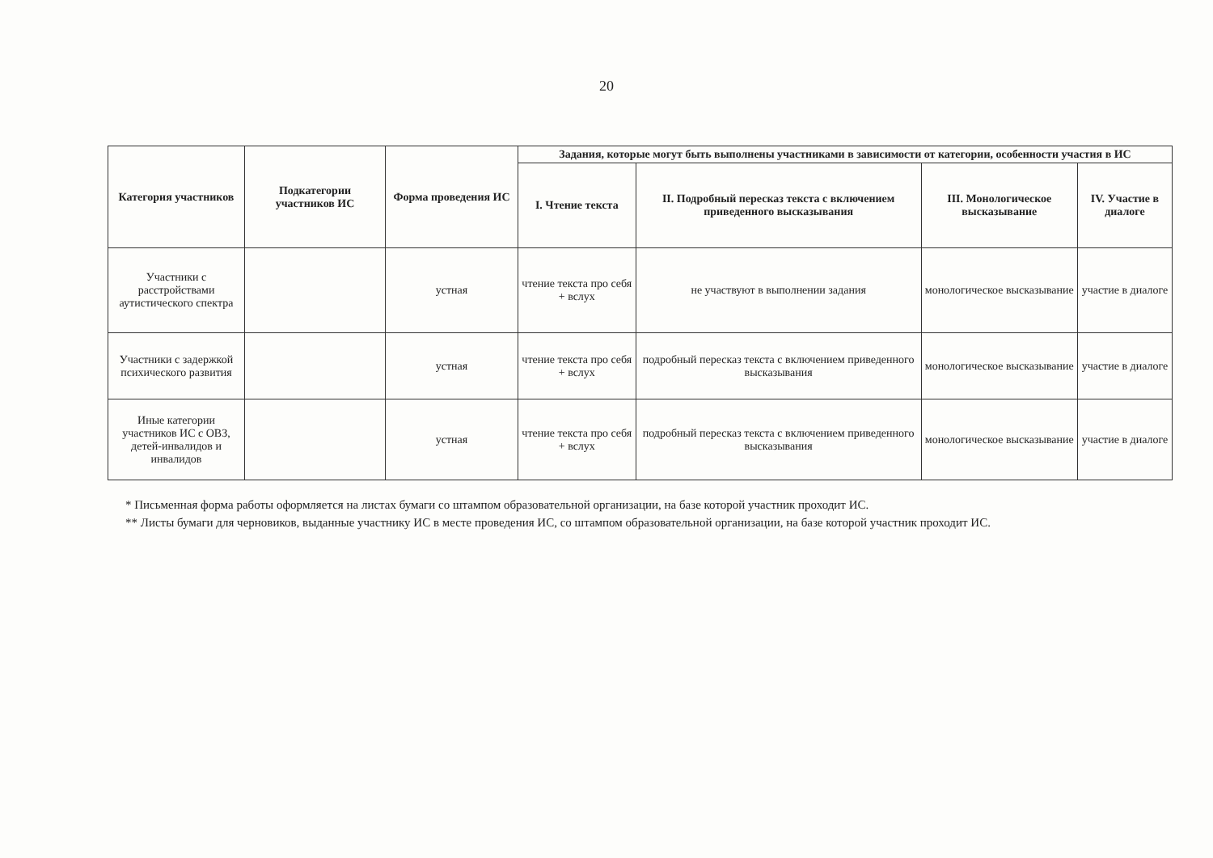20
| Категория участников | Подкатегории участников ИС | Форма проведения ИС | Задания, которые могут быть выполнены участниками в зависимости от категории, особенности участия в ИС | | | |
| --- | --- | --- | --- | --- | --- | --- |
| | | | I. Чтение текста | II. Подробный пересказ текста с включением приведенного высказывания | III. Монологическое высказывание | IV. Участие в диалоге |
| Участники с расстройствами аутистического спектра | | устная | чтение текста про себя + вслух | не участвуют в выполнении задания | монологическое высказывание | участие в диалоге |
| Участники с задержкой психического развития | | устная | чтение текста про себя + вслух | подробный пересказ текста с включением приведенного высказывания | монологическое высказывание | участие в диалоге |
| Иные категории участников ИС с ОВЗ, детей-инвалидов и инвалидов | | устная | чтение текста про себя + вслух | подробный пересказ текста с включением приведенного высказывания | монологическое высказывание | участие в диалоге |
* Письменная форма работы оформляется на листах бумаги со штампом образовательной организации, на базе которой участник проходит ИС.
** Листы бумаги для черновиков, выданные участнику ИС в месте проведения ИС, со штампом образовательной организации, на базе которой участник проходит ИС.